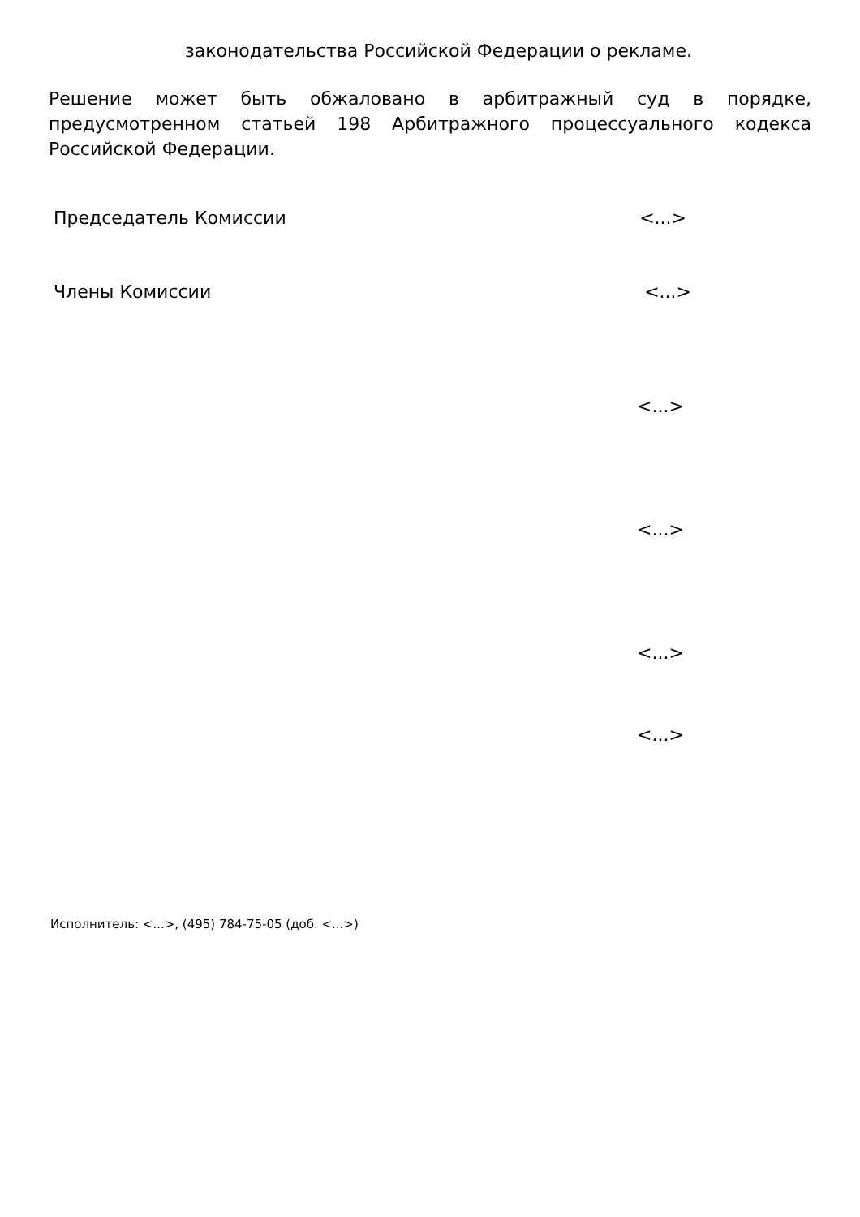законодательства Российской Федерации о рекламе.
Решение может быть обжаловано в арбитражный суд в порядке, предусмотренном статьей 198 Арбитражного процессуального кодекса Российской Федерации.
Председатель Комиссии <...>
Члены Комиссии <...>
<...>
<...>
<...>
<...>
Исполнитель: <...>, (495) 784-75-05 (доб. <...>)